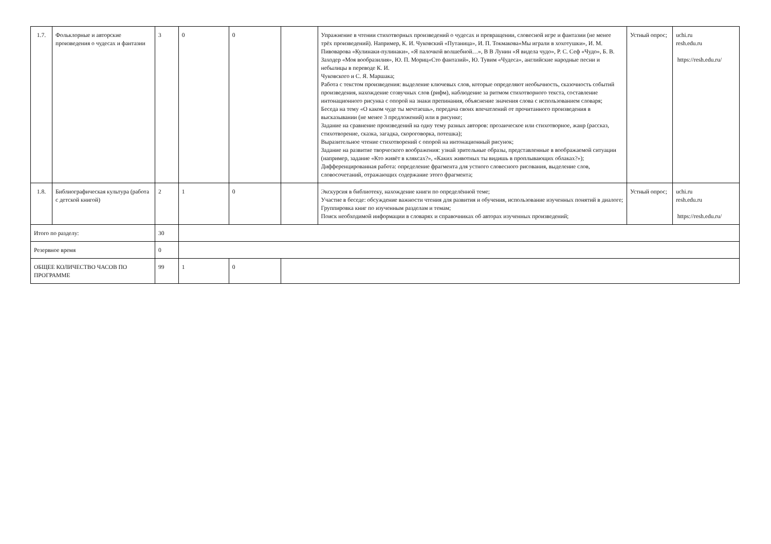| 1.7. | Фольклорные и авторские произведения о чудесах и фантазии | 3 | 0 | 0 | | Упражнение в чтении стихотворных произведений о чудесах и превращении, словесной игре и фантазии (не менее трёх произведений). Например, К. И. Чуковский «Путаница», И. П. Токмакова«Мы играли в хохотушки», И. М. Пивоварова «Кулинаки-пулинаки», «Я палочкой волшебной…», В В Лунин «Я видела чудо», Р. С. Сеф «Чудо», Б. В. Заходер «Моя вообразилия», Ю. П. Мориц«Сто фантазий», Ю. Тувим «Чудеса», английские народные песни и небылицы в переводе К. И. Чуковского и С. Я. Маршака; Работа с текстом произведения: выделение ключевых слов, которые определяют необычность, сказочность событий произведения, нахождение созвучных слов (рифм), наблюдение за ритмом стихотворного текста, составление интонационного рисунка с опорой на знаки препинания, объяснение значения слова с использованием словаря; Беседа на тему «О каком чуде ты мечтаешь», передача своих впечатлений от прочитанного произведения в высказывании (не менее 3 предложений) или в рисунке; Задание на сравнение произведений на одну тему разных авторов: прозаическое или стихотворное, жанр (рассказ, стихотворение, сказка, загадка, скороговорка, потешка); Выразительное чтение стихотворений с опорой на интонационный рисунок; Задание на развитие творческого воображения: узнай зрительные образы, представленные в воображаемой ситуации (например, задание «Кто живёт в кляксах?», «Каких животных ты видишь в проплывающих облаках?»); Дифференцированная работа: определение фрагмента для устного словесного рисования, выделение слов, словосочетаний, отражающих содержание этого фрагмента; | Устный опрос; | uchi.ru resh.edu.ru https://resh.edu.ru/ |
| 1.8. | Библиографическая культура (работа с детской книгой) | 2 | 1 | 0 | | Экскурсия в библиотеку, нахождение книги по определённой теме; Участие в беседе: обсуждение важности чтения для развития и обучения, использование изученных понятий в диалоге; Группировка книг по изученным разделам и темам; Поиск необходимой информации в словарях и справочниках об авторах изученных произведений; | Устный опрос; | uchi.ru resh.edu.ru https://resh.edu.ru/ |
| Итого по разделу: | | 30 | | | | | | |
| Резервное время | | 0 | | | | | | |
| ОБЩЕЕ КОЛИЧЕСТВО ЧАСОВ ПО ПРОГРАММЕ | | 99 | 1 | 0 | | | | |